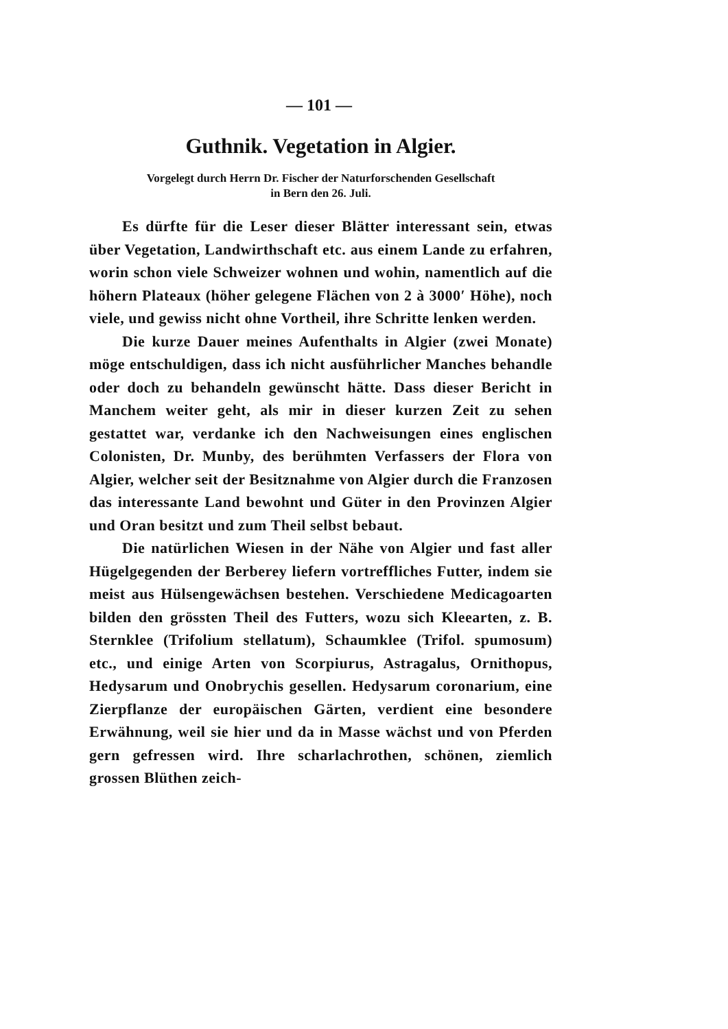— 101 —
Guthnik. Vegetation in Algier.
Vorgelegt durch Herrn Dr. Fischer der Naturforschenden Gesellschaft
in Bern den 26. Juli.
Es dürfte für die Leser dieser Blätter interessant sein, etwas über Vegetation, Landwirthschaft etc. aus einem Lande zu erfahren, worin schon viele Schweizer wohnen und wohin, namentlich auf die höhern Plateaux (höher gelegene Flächen von 2 à 3000′ Höhe), noch viele, und gewiss nicht ohne Vortheil, ihre Schritte lenken werden.
Die kurze Dauer meines Aufenthalts in Algier (zwei Monate) möge entschuldigen, dass ich nicht ausführlicher Manches behandle oder doch zu behandeln gewünscht hätte. Dass dieser Bericht in Manchem weiter geht, als mir in dieser kurzen Zeit zu sehen gestattet war, verdanke ich den Nachweisungen eines englischen Colonisten, Dr. Munby, des berühmten Verfassers der Flora von Algier, welcher seit der Besitznahme von Algier durch die Franzosen das interessante Land bewohnt und Güter in den Provinzen Algier und Oran besitzt und zum Theil selbst bebaut.
Die natürlichen Wiesen in der Nähe von Algier und fast aller Hügelgegenden der Berberey liefern vortreffliches Futter, indem sie meist aus Hülsengewächsen bestehen. Verschiedene Medicagoarten bilden den grössten Theil des Futters, wozu sich Kleearten, z. B. Sternklee (Trifolium stellatum), Schaumklee (Trifol. spumosum) etc., und einige Arten von Scorpiurus, Astragalus, Ornithopus, Hedysarum und Onobrychis gesellen. Hedysarum coronarium, eine Zierpflanze der europäischen Gärten, verdient eine besondere Erwähnung, weil sie hier und da in Masse wächst und von Pferden gern gefressen wird. Ihre scharlachrothen, schönen, ziemlich grossen Blüthen zeich-